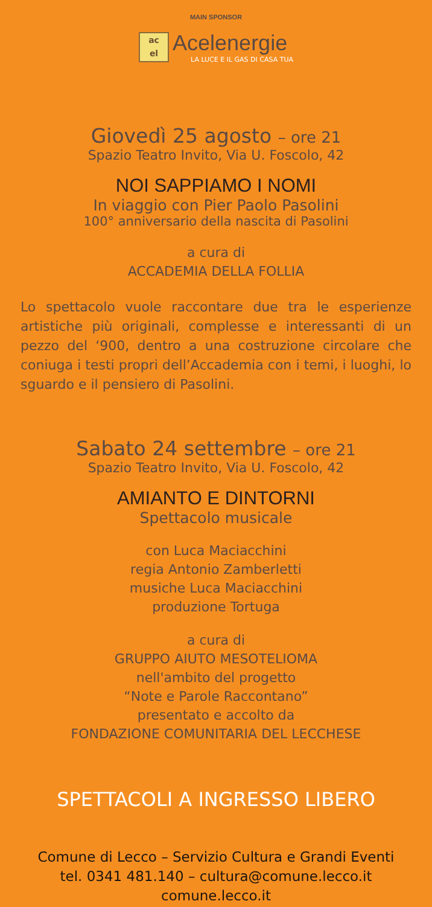MAIN SPONSOR
ac
el
Acelenergie
LA LUCE E IL GAS DI CASA TUA
Giovedì 25 agosto – ore 21
Spazio Teatro Invito, Via U. Foscolo, 42
NOI SAPPIAMO I NOMI
In viaggio con Pier Paolo Pasolini
100° anniversario della nascita di Pasolini
a cura di
ACCADEMIA DELLA FOLLIA
Lo spettacolo vuole raccontare due tra le esperienze artistiche più originali, complesse e interessanti di un pezzo del ‘900, dentro a una costruzione circolare che coniuga i testi propri dell’Accademia con i temi, i luoghi, lo sguardo e il pensiero di Pasolini.
Sabato 24 settembre – ore 21
Spazio Teatro Invito, Via U. Foscolo, 42
AMIANTO E DINTORNI
Spettacolo musicale
con Luca Maciacchini
regia Antonio Zamberletti
musiche Luca Maciacchini
produzione Tortuga
a cura di
GRUPPO AIUTO MESOTELIOMA
nell'ambito del progetto
“Note e Parole Raccontano”
presentato e accolto da
FONDAZIONE COMUNITARIA DEL LECCHESE
SPETTACOLI A INGRESSO LIBERO
Comune di Lecco – Servizio Cultura e Grandi Eventi
tel. 0341 481.140 – cultura@comune.lecco.it
comune.lecco.it